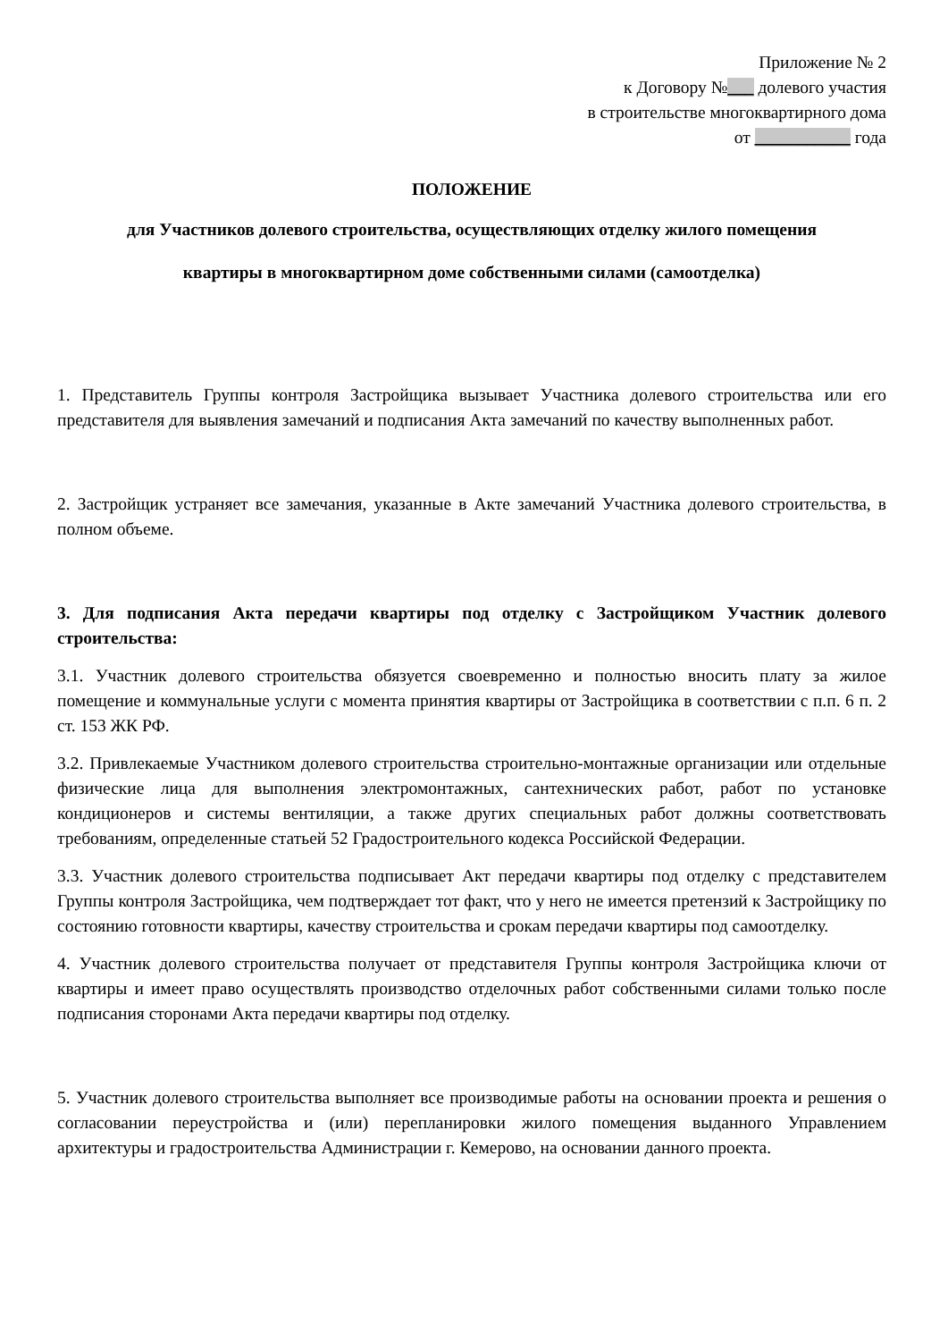Приложение № 2
к Договору №___ долевого участия
в строительстве многоквартирного дома
от ___________ года
ПОЛОЖЕНИЕ
для Участников долевого строительства, осуществляющих отделку жилого помещения
квартиры в многоквартирном доме собственными силами (самоотделка)
1. Представитель Группы контроля Застройщика вызывает Участника долевого строительства или его представителя для выявления замечаний и подписания Акта замечаний по качеству выполненных работ.
2. Застройщик устраняет все замечания, указанные в Акте замечаний Участника долевого строительства, в полном объеме.
3. Для подписания Акта передачи квартиры под отделку с Застройщиком Участник долевого строительства:
3.1. Участник долевого строительства обязуется своевременно и полностью вносить плату за жилое помещение и коммунальные услуги с момента принятия квартиры от Застройщика в соответствии с п.п. 6 п. 2 ст. 153 ЖК РФ.
3.2. Привлекаемые Участником долевого строительства строительно-монтажные организации или отдельные физические лица для выполнения электромонтажных, сантехнических работ, работ по установке кондиционеров и системы вентиляции, а также других специальных работ должны соответствовать требованиям, определенные статьей 52 Градостроительного кодекса Российской Федерации.
3.3. Участник долевого строительства подписывает Акт передачи квартиры под отделку с представителем Группы контроля Застройщика, чем подтверждает тот факт, что у него не имеется претензий к Застройщику по состоянию готовности квартиры, качеству строительства и срокам передачи квартиры под самоотделку.
4. Участник долевого строительства получает от представителя Группы контроля Застройщика ключи от квартиры и имеет право осуществлять производство отделочных работ собственными силами только после подписания сторонами Акта передачи квартиры под отделку.
5. Участник долевого строительства выполняет все производимые работы на основании проекта и решения о согласовании переустройства и (или) перепланировки жилого помещения выданного Управлением архитектуры и градостроительства Администрации г. Кемерово, на основании данного проекта.